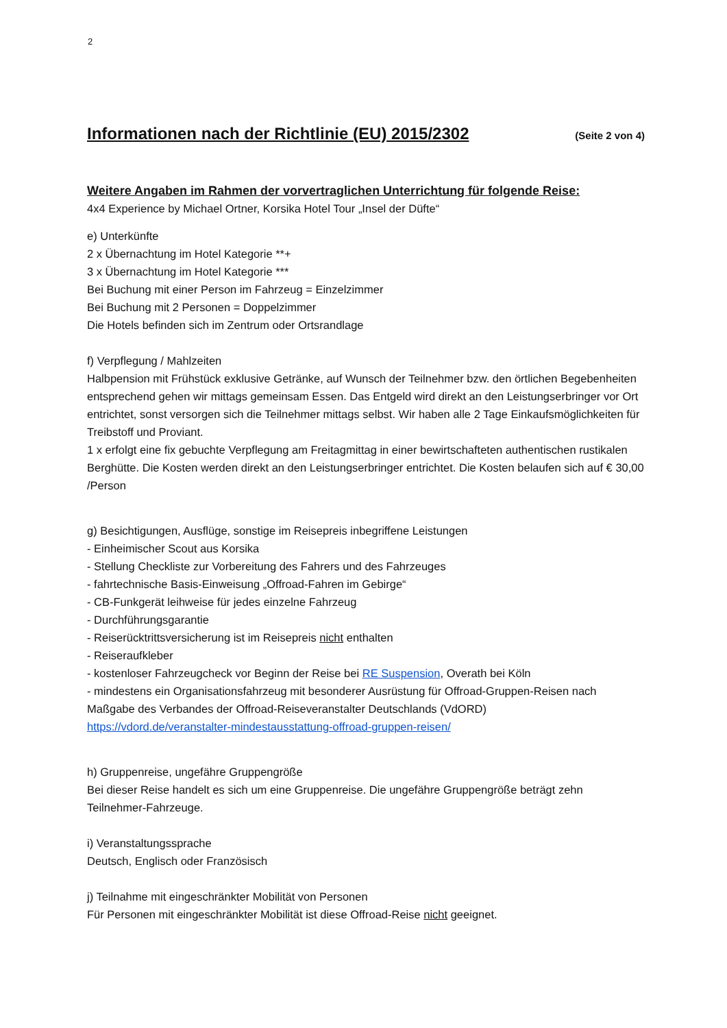2
Informationen nach der Richtlinie (EU) 2015/2302 (Seite 2 von 4)
Weitere Angaben im Rahmen der vorvertraglichen Unterrichtung für folgende Reise:
4x4 Experience by Michael Ortner, Korsika Hotel Tour „Insel der Düfte“
e) Unterkünfte
2 x Übernachtung im Hotel Kategorie **+
3 x Übernachtung im Hotel Kategorie ***
Bei Buchung mit einer Person im Fahrzeug = Einzelzimmer
Bei Buchung mit 2 Personen = Doppelzimmer
Die Hotels befinden sich im Zentrum oder Ortsrandlage
f) Verpflegung / Mahlzeiten
Halbpension mit Frühstück exklusive Getränke, auf Wunsch der Teilnehmer bzw. den örtlichen Begebenheiten entsprechend gehen wir mittags gemeinsam Essen. Das Entgeld wird direkt an den Leistungserbringer vor Ort entrichtet, sonst versorgen sich die Teilnehmer mittags selbst. Wir haben alle 2 Tage Einkaufsmöglichkeiten für Treibstoff und Proviant.
1 x erfolgt eine fix gebuchte Verpflegung am Freitagmittag in einer bewirtschafteten authentischen rustikalen Berghütte. Die Kosten werden direkt an den Leistungserbringer entrichtet. Die Kosten belaufen sich auf € 30,00 /Person
g) Besichtigungen, Ausflüge, sonstige im Reisepreis inbegriffene Leistungen
- Einheimischer Scout aus Korsika
- Stellung Checkliste zur Vorbereitung des Fahrers und des Fahrzeuges
- fahrtechnische Basis-Einweisung „Offroad-Fahren im Gebirge“
- CB-Funkgerät leihweise für jedes einzelne Fahrzeug
- Durchführungsgarantie
- Reiserücktrittsversicherung ist im Reisepreis nicht enthalten
- Reiseraufkleber
- kostenloser Fahrzeugcheck vor Beginn der Reise bei RE Suspension, Overath bei Köln
- mindestens ein Organisationsfahrzeug mit besonderer Ausrüstung für Offroad-Gruppen-Reisen nach Maßgabe des Verbandes der Offroad-Reiseveranstalter Deutschlands (VdORD)
https://vdord.de/veranstalter-mindestausstattung-offroad-gruppen-reisen/
h) Gruppenreise, ungefähre Gruppengröße
Bei dieser Reise handelt es sich um eine Gruppenreise. Die ungefähre Gruppengröße beträgt zehn Teilnehmer-Fahrzeuge.
i) Veranstaltungssprache
Deutsch, Englisch oder Französisch
j) Teilnahme mit eingeschränkter Mobilität von Personen
Für Personen mit eingeschränkter Mobilität ist diese Offroad-Reise nicht geeignet.